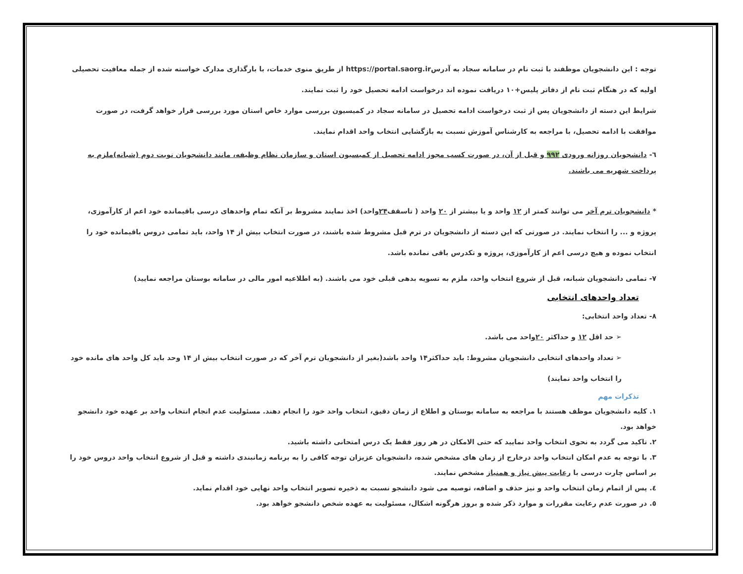توجه : این دانشجویان موظفند با ثبت نام در سامانه سجاد به آدرسhttps://portal.saorg.ir از طریق منوی خدمات، با بارگذاری مدارک خواسته شده از جمله معافیت تحصیلی اولیه که در هنگام ثبت نام از دفاتر پلیس+۱۰ دریافت نموده اند درخواست ادامه تحصیل خود را ثبت نمایند.
شرایط این دسته از دانشجویان پس از ثبت درخواست ادامه تحصیل در سامانه سجاد در کمیسیون بررسی موارد خاص استان مورد بررسی قرار خواهد گرفت، در صورت موافقت با ادامه تحصیل، با مراجعه به کارشناس آموزش نسبت به بازگشایی انتخاب واحد اقدام نمایند.
٦- دانشجویان روزانه ورودی ۹۹۲ و قبل از آن، در صورت کسب مجوز ادامه تحصیل از کمیسیون استان و سازمان نظام وظیفه، مانند دانشجویان نوبت دوم (شبانه)ملزم به پرداخت شهریه می باشند.
* دانشجویان ترم آخر می توانند کمتر از ۱۲ واحد و یا بیشتر از ۲۰ واحد ( تاسقف۲۴واحد) اخذ نمایند مشروط بر آنکه تمام واحدهای درسی باقیمانده خود اعم از کارآموزی، پروژه و ... را انتخاب نمایند. در صورتی که این دسته از دانشجویان در ترم قبل مشروط شده باشند، در صورت انتخاب بیش از ۱۴ واحد، باید تمامی دروس باقیمانده خود را انتخاب نموده و هیچ درسی اعم از کارآموزی، پروژه و تکدرس باقی نمانده باشد.
۷- تمامی دانشجویان شبانه، قبل از شروع انتخاب واحد، ملزم به تسویه بدهی قبلی خود می باشند. (به اطلاعیه امور مالی در سامانه بوستان مراجعه نمایید)
تعداد واحدهای انتخابی
۸- تعداد واحد انتخابی:
➢ حد اقل ۱۲ و حداکثر ۲۰واحد می باشد.
➢ تعداد واحدهای انتخابی دانشجویان مشروط: باید حداکثر۱۴ واحد باشد(بغیر از دانشجویان ترم آخر که در صورت انتخاب بیش از ۱۴ وحد باید کل واحد های مانده خود را انتخاب واحد نمایند)
تذکرات مهم
۱. کلیه دانشجویان موظف هستند با مراجعه به سامانه بوستان و اطلاع از زمان دقیق، انتخاب واحد خود را انجام دهند. مسئولیت عدم انجام انتخاب واحد بر عهده خود دانشجو خواهد بود.
۲. تاکید می گردد به نحوی انتخاب واحد نمایید که حتی الامکان در هر روز فقط یک درس امتحانی داشته باشید.
۳. با توجه به عدم امکان انتخاب واحد درخارج از زمان های مشخص شده، دانشجویان عزیزان توجه کافی را به برنامه زمانبندی داشته و قبل از شروع انتخاب واحد دروس خود را بر اساس چارت درسی با رعایت پیش نیاز و همنیاز مشخص نمایند.
٤. پس از اتمام زمان انتخاب واحد و نیز حذف و اضافه، توصیه می شود دانشجو نسبت به ذخیره تصویر انتخاب واحد نهایی خود اقدام نماید.
٥. در صورت عدم رعایت مقررات و موارد ذکر شده و بروز هرگونه اشکال، مسئولیت به عهده شخص دانشجو خواهد بود.